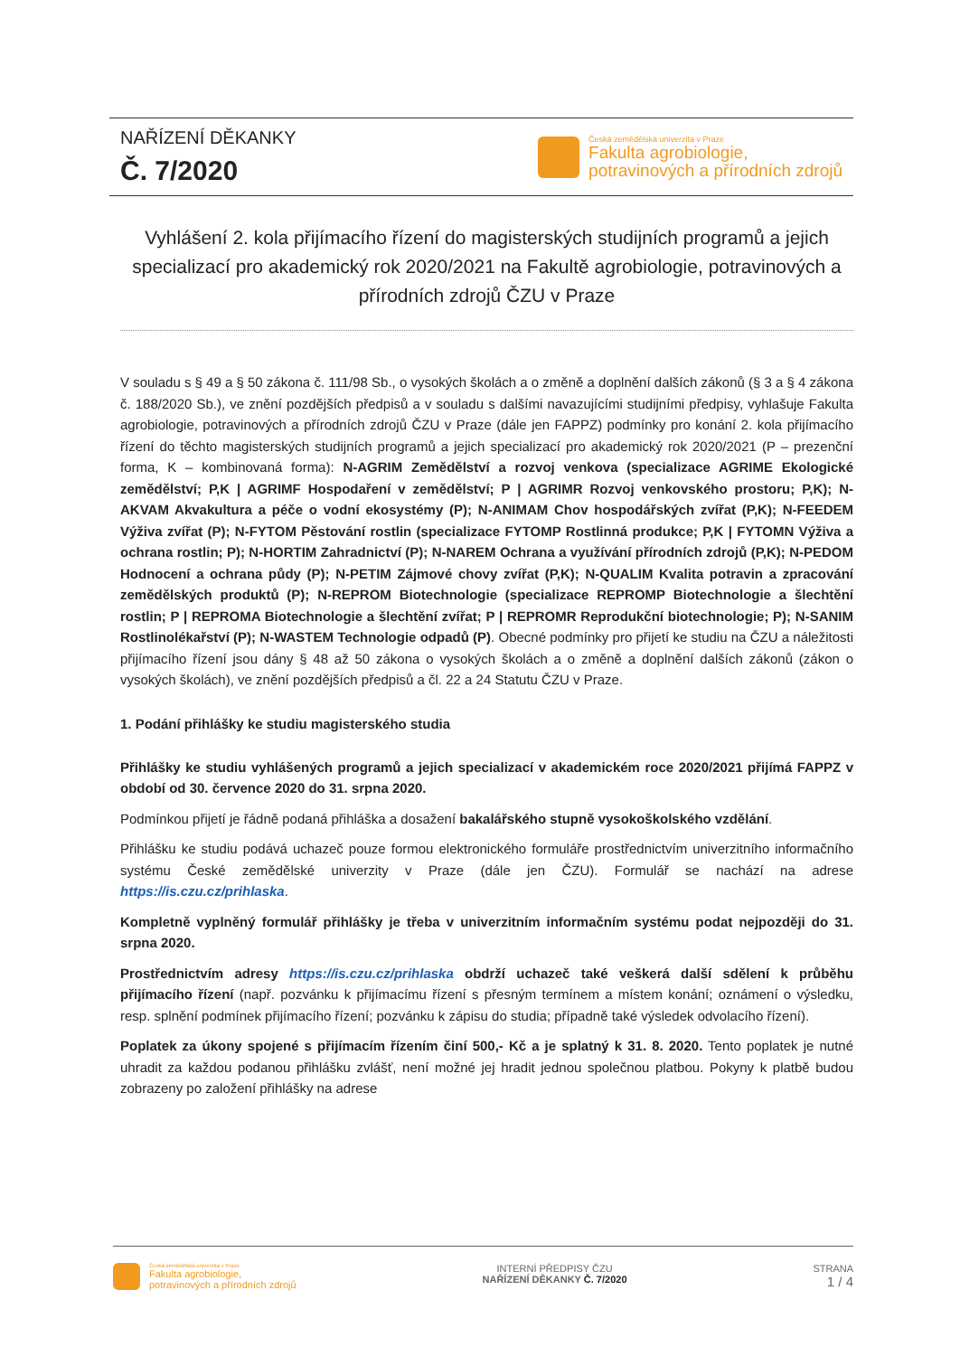NAŘÍZENÍ DĚKANKY
Č. 7/2020
Česká zemědělská univerzita v Praze
Fakulta agrobiologie,
potravinových a přírodních zdrojů
Vyhlášení 2. kola přijímacího řízení do magisterských studijních programů a jejich specializací pro akademický rok 2020/2021 na Fakultě agrobiologie, potravinových a přírodních zdrojů ČZU v Praze
V souladu s § 49 a § 50 zákona č. 111/98 Sb., o vysokých školách a o změně a doplnění dalších zákonů (§ 3 a § 4 zákona č. 188/2020 Sb.), ve znění pozdějších předpisů a v souladu s dalšími navazujícími studijními předpisy, vyhlašuje Fakulta agrobiologie, potravinových a přírodních zdrojů ČZU v Praze (dále jen FAPPZ) podmínky pro konání 2. kola přijímacího řízení do těchto magisterských studijních programů a jejich specializací pro akademický rok 2020/2021 (P – prezenční forma, K – kombinovaná forma): N-AGRIM Zemědělství a rozvoj venkova (specializace AGRIME Ekologické zemědělství; P,K | AGRIMF Hospodaření v zemědělství; P | AGRIMR Rozvoj venkovského prostoru; P,K); N-AKVAM Akvakultura a péče o vodní ekosystémy (P); N-ANIMAM Chov hospodářských zvířat (P,K); N-FEEDEM Výživa zvířat (P); N-FYTOM Pěstování rostlin (specializace FYTOMP Rostlinná produkce; P,K | FYTOMN Výživa a ochrana rostlin; P); N-HORTIM Zahradnictví (P); N-NAREM Ochrana a využívání přírodních zdrojů (P,K); N-PEDOM Hodnocení a ochrana půdy (P); N-PETIM Zájmové chovy zvířat (P,K); N-QUALIM Kvalita potravin a zpracování zemědělských produktů (P); N-REPROM Biotechnologie (specializace REPROMP Biotechnologie a šlechtění rostlin; P | REPROMA Biotechnologie a šlechtění zvířat; P | REPROMR Reprodukční biotechnologie; P); N-SANIM Rostlinolékařství (P); N-WASTEM Technologie odpadů (P). Obecné podmínky pro přijetí ke studiu na ČZU a náležitosti přijímacího řízení jsou dány § 48 až 50 zákona o vysokých školách a o změně a doplnění dalších zákonů (zákon o vysokých školách), ve znění pozdějších předpisů a čl. 22 a 24 Statutu ČZU v Praze.
1. Podání přihlášky ke studiu magisterského studia
Přihlášky ke studiu vyhlášených programů a jejich specializací v akademickém roce 2020/2021 přijímá FAPPZ v období od 30. července 2020 do 31. srpna 2020.
Podmínkou přijetí je řádně podaná přihláška a dosažení bakalářského stupně vysokoškolského vzdělání.
Přihlášku ke studiu podává uchazeč pouze formou elektronického formuláře prostřednictvím univerzitního informačního systému České zemědělské univerzity v Praze (dále jen ČZU). Formulář se nachází na adrese https://is.czu.cz/prihlaska.
Kompletně vyplněný formulář přihlášky je třeba v univerzitním informačním systému podat nejpozději do 31. srpna 2020.
Prostřednictvím adresy https://is.czu.cz/prihlaska obdrží uchazeč také veškerá další sdělení k průběhu přijímacího řízení (např. pozvánku k přijímacímu řízení s přesným termínem a místem konání; oznámení o výsledku, resp. splnění podmínek přijímacího řízení; pozvánku k zápisu do studia; případně také výsledek odvolacího řízení).
Poplatek za úkony spojené s přijímacím řízením činí 500,- Kč a je splatný k 31. 8. 2020. Tento poplatek je nutné uhradit za každou podanou přihlášku zvlášť, není možné jej hradit jednou společnou platbou. Pokyny k platbě budou zobrazeny po založení přihlášky na adrese
Česká zemědělská univerzita v Praze
Fakulta agrobiologie,
potravinových a přírodních zdrojů
INTERNÍ PŘEDPISY ČZU
NAŘÍZENÍ DĚKANKY Č. 7/2020
STRANA
1 / 4